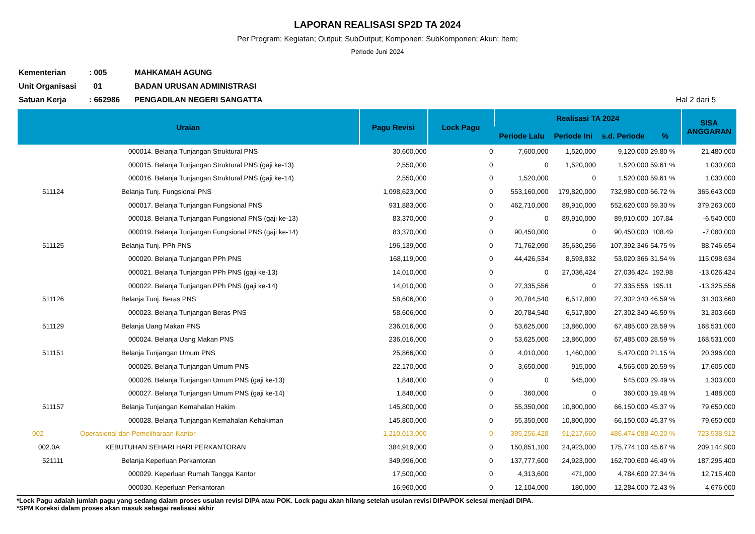LAPORAN REALISASI SP2D TA 2024
Per Program; Kegiatan; Output; SubOutput; Komponen; SubKomponen; Akun; Item;
Periode Juni 2024
Kementerian: 005 MAHKAMAH AGUNG
Unit Organisasi 01 BADAN URUSAN ADMINISTRASI
Satuan Kerja: 662986 PENGADILAN NEGERI SANGATTA Hal 2 dari 5
| Uraian | | Pagu Revisi | Lock Pagu | Realisasi TA 2024 | | | | SISA ANGGARAN |
| --- | --- | --- | --- | --- | --- | --- | --- | --- |
| | | | | Periode Lalu | Periode Ini | s.d. Periode | % | |
| | 000014. Belanja Tunjangan Struktural PNS | 30,600,000 | 0 | 7,600,000 | 1,520,000 | 9,120,000 | 29.80 % | 21,480,000 |
| | 000015. Belanja Tunjangan Struktural PNS (gaji ke-13) | 2,550,000 | 0 | 0 | 1,520,000 | 1,520,000 | 59.61 % | 1,030,000 |
| | 000016. Belanja Tunjangan Struktural PNS (gaji ke-14) | 2,550,000 | 0 | 1,520,000 | 0 | 1,520,000 | 59.61 % | 1,030,000 |
| 511124 | Belanja Tunj. Fungsional PNS | 1,098,623,000 | 0 | 553,160,000 | 179,820,000 | 732,980,000 | 66.72 % | 365,643,000 |
| | 000017. Belanja Tunjangan Fungsional PNS | 931,883,000 | 0 | 462,710,000 | 89,910,000 | 552,620,000 | 59.30 % | 379,263,000 |
| | 000018. Belanja Tunjangan Fungsional PNS (gaji ke-13) | 83,370,000 | 0 | 0 | 89,910,000 | 89,910,000 | 107.84 | -6,540,000 |
| | 000019. Belanja Tunjangan Fungsional PNS (gaji ke-14) | 83,370,000 | 0 | 90,450,000 | 0 | 90,450,000 | 108.49 | -7,080,000 |
| 511125 | Belanja Tunj. PPh PNS | 196,139,000 | 0 | 71,762,090 | 35,630,256 | 107,392,346 | 54.75 % | 88,746,654 |
| | 000020. Belanja Tunjangan PPh PNS | 168,119,000 | 0 | 44,426,534 | 8,593,832 | 53,020,366 | 31.54 % | 115,098,634 |
| | 000021. Belanja Tunjangan PPh PNS (gaji ke-13) | 14,010,000 | 0 | 0 | 27,036,424 | 27,036,424 | 192.98 | -13,026,424 |
| | 000022. Belanja Tunjangan PPh PNS (gaji ke-14) | 14,010,000 | 0 | 27,335,556 | 0 | 27,335,556 | 195.11 | -13,325,556 |
| 511126 | Belanja Tunj. Beras PNS | 58,606,000 | 0 | 20,784,540 | 6,517,800 | 27,302,340 | 46.59 % | 31,303,660 |
| | 000023. Belanja Tunjangan Beras PNS | 58,606,000 | 0 | 20,784,540 | 6,517,800 | 27,302,340 | 46.59 % | 31,303,660 |
| 511129 | Belanja Uang Makan PNS | 236,016,000 | 0 | 53,625,000 | 13,860,000 | 67,485,000 | 28.59 % | 168,531,000 |
| | 000024. Belanja Uang Makan PNS | 236,016,000 | 0 | 53,625,000 | 13,860,000 | 67,485,000 | 28.59 % | 168,531,000 |
| 511151 | Belanja Tunjangan Umum PNS | 25,866,000 | 0 | 4,010,000 | 1,460,000 | 5,470,000 | 21.15 % | 20,396,000 |
| | 000025. Belanja Tunjangan Umum PNS | 22,170,000 | 0 | 3,650,000 | 915,000 | 4,565,000 | 20.59 % | 17,605,000 |
| | 000026. Belanja Tunjangan Umum PNS (gaji ke-13) | 1,848,000 | 0 | 0 | 545,000 | 545,000 | 29.49 % | 1,303,000 |
| | 000027. Belanja Tunjangan Umum PNS (gaji ke-14) | 1,848,000 | 0 | 360,000 | 0 | 360,000 | 19.48 % | 1,488,000 |
| 511157 | Belanja Tunjangan Kemahalan Hakim | 145,800,000 | 0 | 55,350,000 | 10,800,000 | 66,150,000 | 45.37 % | 79,650,000 |
| | 000028. Belanja Tunjangan Kemahalan Kehakiman | 145,800,000 | 0 | 55,350,000 | 10,800,000 | 66,150,000 | 45.37 % | 79,650,000 |
| 002 | Operasional dan Pemeliharaan Kantor | 1,210,013,000 | 0 | 395,256,428 | 91,217,660 | 486,474,088 | 40.20 % | 723,538,912 |
| 002.0A | KEBUTUHAN SEHARI HARI PERKANTORAN | 384,919,000 | 0 | 150,851,100 | 24,923,000 | 175,774,100 | 45.67 % | 209,144,900 |
| 521111 | Belanja Keperluan Perkantoran | 349,996,000 | 0 | 137,777,600 | 24,923,000 | 162,700,600 | 46.49 % | 187,295,400 |
| | 000029. Keperluan Rumah Tangga Kantor | 17,500,000 | 0 | 4,313,600 | 471,000 | 4,784,600 | 27.34 % | 12,715,400 |
| | 000030. Keperluan Perkantoran | 16,960,000 | 0 | 12,104,000 | 180,000 | 12,284,000 | 72.43 % | 4,676,000 |
*Lock Pagu adalah jumlah pagu yang sedang dalam proses usulan revisi DIPA atau POK. Lock pagu akan hilang setelah usulan revisi DIPA/POK selesai menjadi DIPA.
*SPM Koreksi dalam proses akan masuk sebagai realisasi akhir